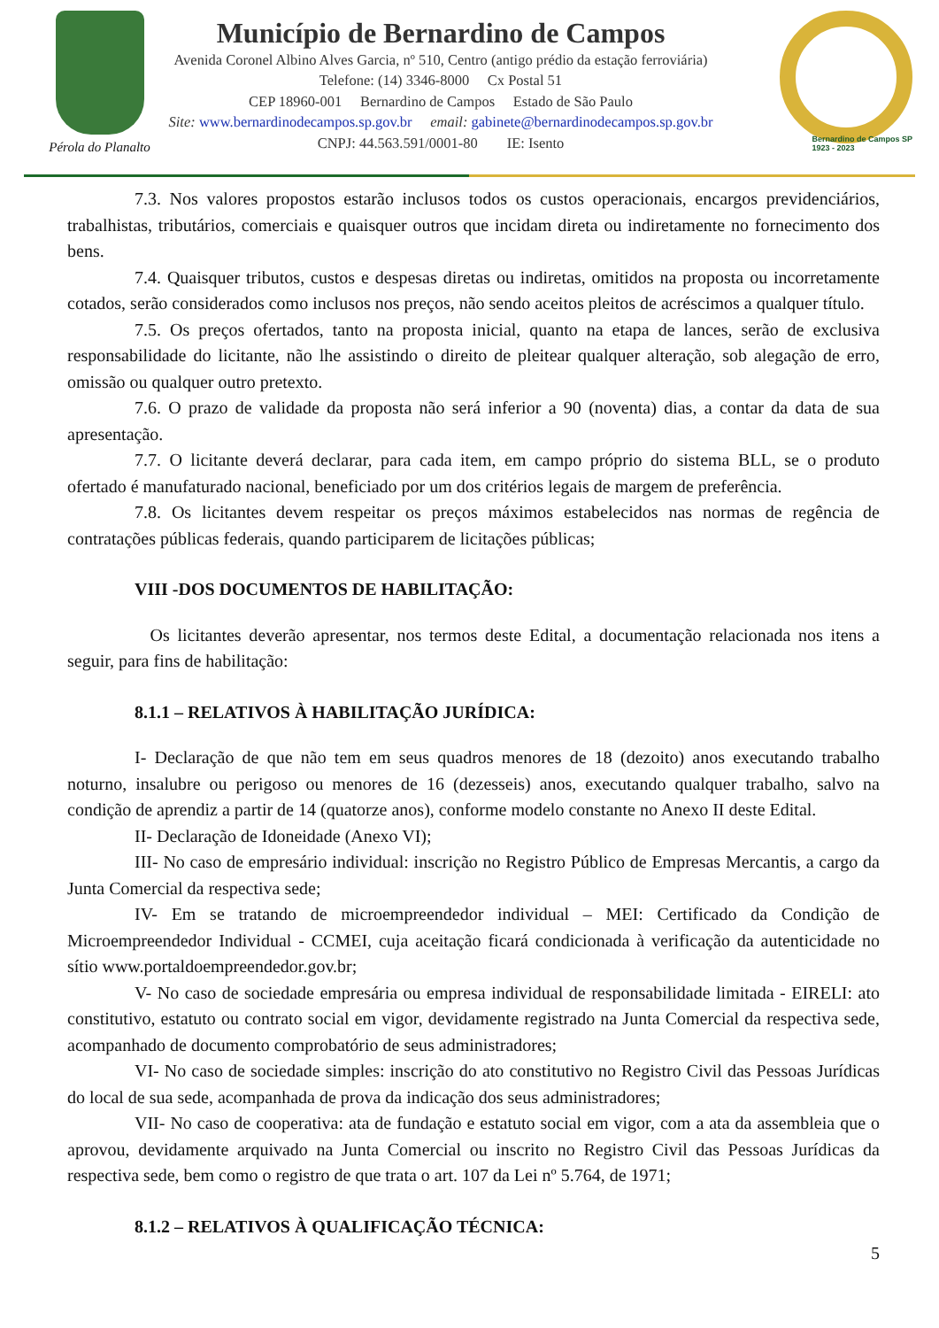Pérola do Planalto
Município de Bernardino de Campos
Avenida Coronel Albino Alves Garcia, nº 510, Centro (antigo prédio da estação ferroviária)
Telefone: (14) 3346-8000 Cx Postal 51
CEP 18960-001 Bernardino de Campos Estado de São Paulo
Site: www.bernardinodecampos.sp.gov.br email: gabinete@bernardinodecampos.sp.gov.br
CNPJ: 44.563.591/0001-80 IE: Isento
Bernardino de Campos SP
1923 - 2023
7.3. Nos valores propostos estarão inclusos todos os custos operacionais, encargos previdenciários, trabalhistas, tributários, comerciais e quaisquer outros que incidam direta ou indiretamente no fornecimento dos bens.
7.4. Quaisquer tributos, custos e despesas diretas ou indiretas, omitidos na proposta ou incorretamente cotados, serão considerados como inclusos nos preços, não sendo aceitos pleitos de acréscimos a qualquer título.
7.5. Os preços ofertados, tanto na proposta inicial, quanto na etapa de lances, serão de exclusiva responsabilidade do licitante, não lhe assistindo o direito de pleitear qualquer alteração, sob alegação de erro, omissão ou qualquer outro pretexto.
7.6. O prazo de validade da proposta não será inferior a 90 (noventa) dias, a contar da data de sua apresentação.
7.7. O licitante deverá declarar, para cada item, em campo próprio do sistema BLL, se o produto ofertado é manufaturado nacional, beneficiado por um dos critérios legais de margem de preferência.
7.8. Os licitantes devem respeitar os preços máximos estabelecidos nas normas de regência de contratações públicas federais, quando participarem de licitações públicas;
VIII -DOS DOCUMENTOS DE HABILITAÇÃO:
Os licitantes deverão apresentar, nos termos deste Edital, a documentação relacionada nos itens a seguir, para fins de habilitação:
8.1.1 – RELATIVOS À HABILITAÇÃO JURÍDICA:
I- Declaração de que não tem em seus quadros menores de 18 (dezoito) anos executando trabalho noturno, insalubre ou perigoso ou menores de 16 (dezesseis) anos, executando qualquer trabalho, salvo na condição de aprendiz a partir de 14 (quatorze anos), conforme modelo constante no Anexo II deste Edital.
II- Declaração de Idoneidade (Anexo VI);
III- No caso de empresário individual: inscrição no Registro Público de Empresas Mercantis, a cargo da Junta Comercial da respectiva sede;
IV- Em se tratando de microempreendedor individual – MEI: Certificado da Condição de Microempreendedor Individual - CCMEI, cuja aceitação ficará condicionada à verificação da autenticidade no sítio www.portaldoempreendedor.gov.br;
V- No caso de sociedade empresária ou empresa individual de responsabilidade limitada - EIRELI: ato constitutivo, estatuto ou contrato social em vigor, devidamente registrado na Junta Comercial da respectiva sede, acompanhado de documento comprobatório de seus administradores;
VI- No caso de sociedade simples: inscrição do ato constitutivo no Registro Civil das Pessoas Jurídicas do local de sua sede, acompanhada de prova da indicação dos seus administradores;
VII- No caso de cooperativa: ata de fundação e estatuto social em vigor, com a ata da assembleia que o aprovou, devidamente arquivado na Junta Comercial ou inscrito no Registro Civil das Pessoas Jurídicas da respectiva sede, bem como o registro de que trata o art. 107 da Lei nº 5.764, de 1971;
8.1.2 – RELATIVOS À QUALIFICAÇÃO TÉCNICA:
5